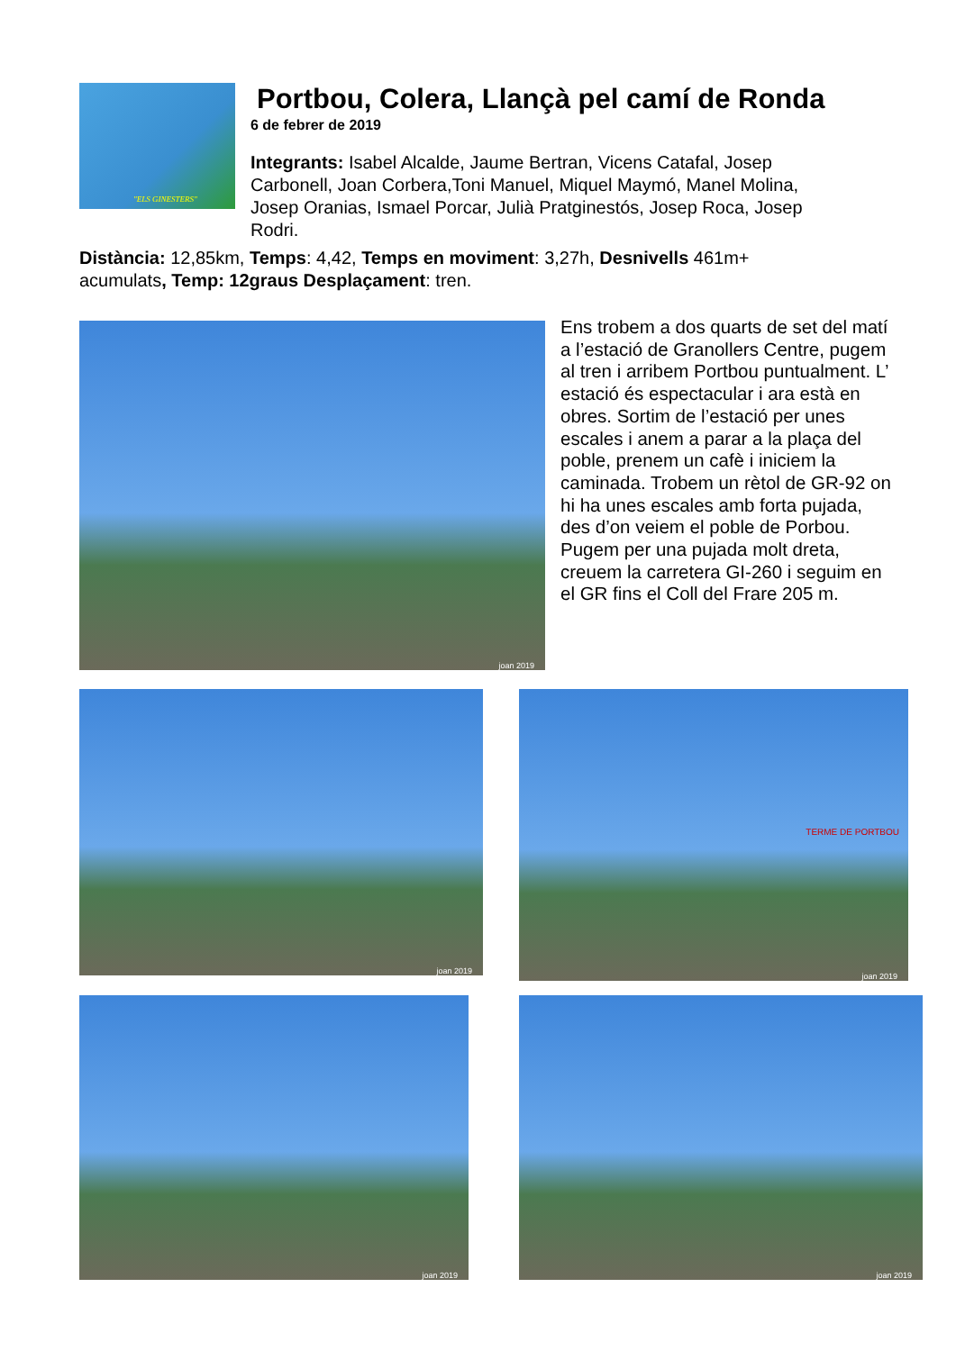"ELS GINESTERS"
Portbou, Colera, Llançà pel camí de Ronda
6 de febrer de 2019
Integrants: Isabel Alcalde, Jaume Bertran, Vicens Catafal, Josep Carbonell, Joan Corbera,Toni Manuel, Miquel Maymó, Manel Molina, Josep Oranias, Ismael Porcar, Julià Pratginestós, Josep Roca, Josep Rodri.
Distància: 12,85km, Temps: 4,42, Temps en moviment: 3,27h, Desnivells 461m+ acumulats, Temp: 12graus Desplaçament: tren.
joan 2019
Ens trobem a dos quarts de set del matí a l’estació de Granollers Centre, pugem al tren i arribem Portbou puntualment. L’ estació és espectacular i ara està en obres. Sortim de l’estació per unes escales i anem a parar a la plaça del poble, prenem un cafè i iniciem la caminada. Trobem un rètol de GR-92 on hi ha unes escales amb forta pujada, des d’on veiem el poble de Porbou. Pugem per una pujada molt dreta, creuem la carretera GI-260 i seguim en el GR fins el Coll del Frare 205 m.
joan 2019
TERME DE PORTBOU
joan 2019
joan 2019 joan 2019